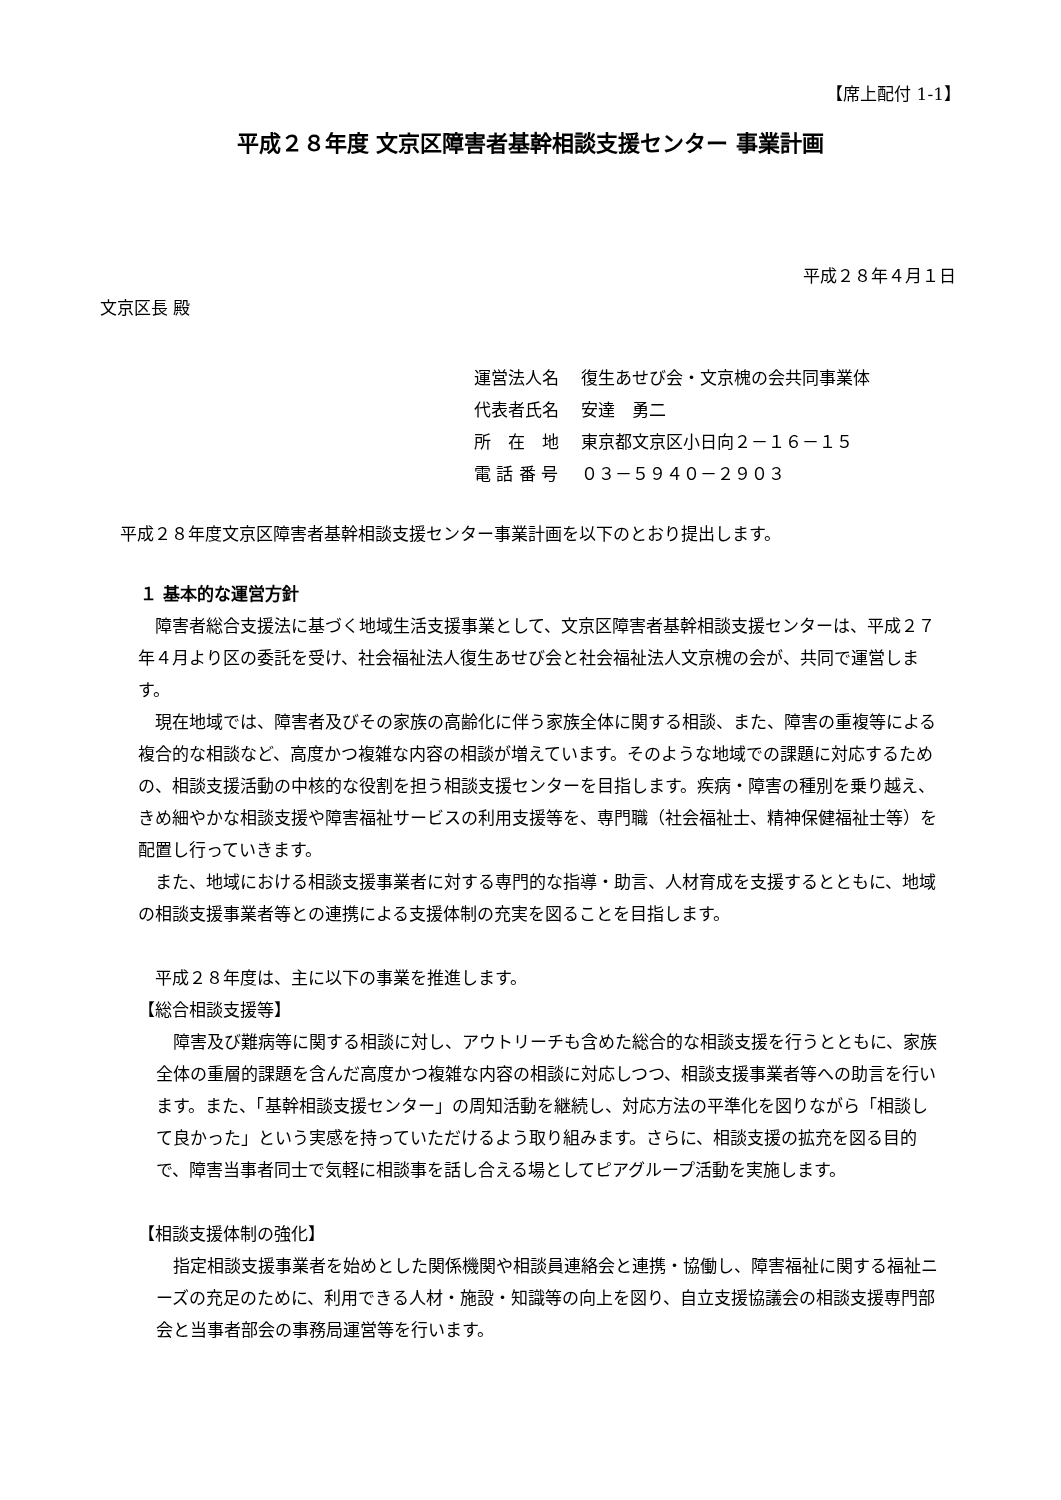【席上配付 1-1】
平成２８年度 文京区障害者基幹相談支援センター 事業計画
平成２８年４月１日
文京区長 殿
運営法人名　 復生あせび会・文京槐の会共同事業体
代表者氏名　 安達　勇二
所　在　地　 東京都文京区小日向２－１６－１５
電 話 番 号　 ０３－５９４０－２９０３
平成２８年度文京区障害者基幹相談支援センター事業計画を以下のとおり提出します。
１ 基本的な運営方針
　障害者総合支援法に基づく地域生活支援事業として、文京区障害者基幹相談支援センターは、平成２７年４月より区の委託を受け、社会福祉法人復生あせび会と社会福祉法人文京槐の会が、共同で運営します。
　現在地域では、障害者及びその家族の高齢化に伴う家族全体に関する相談、また、障害の重複等による複合的な相談など、高度かつ複雑な内容の相談が増えています。そのような地域での課題に対応するための、相談支援活動の中核的な役割を担う相談支援センターを目指します。疾病・障害の種別を乗り越え、きめ細やかな相談支援や障害福祉サービスの利用支援等を、専門職（社会福祉士、精神保健福祉士等）を配置し行っていきます。
　また、地域における相談支援事業者に対する専門的な指導・助言、人材育成を支援するとともに、地域の相談支援事業者等との連携による支援体制の充実を図ることを目指します。
　平成２８年度は、主に以下の事業を推進します。
【総合相談支援等】
　障害及び難病等に関する相談に対し、アウトリーチも含めた総合的な相談支援を行うとともに、家族全体の重層的課題を含んだ高度かつ複雑な内容の相談に対応しつつ、相談支援事業者等への助言を行います。また、「基幹相談支援センター」の周知活動を継続し、対応方法の平準化を図りながら「相談して良かった」という実感を持っていただけるよう取り組みます。さらに、相談支援の拡充を図る目的で、障害当事者同士で気軽に相談事を話し合える場としてピアグループ活動を実施します。
【相談支援体制の強化】
　指定相談支援事業者を始めとした関係機関や相談員連絡会と連携・協働し、障害福祉に関する福祉ニーズの充足のために、利用できる人材・施設・知識等の向上を図り、自立支援協議会の相談支援専門部会と当事者部会の事務局運営等を行います。